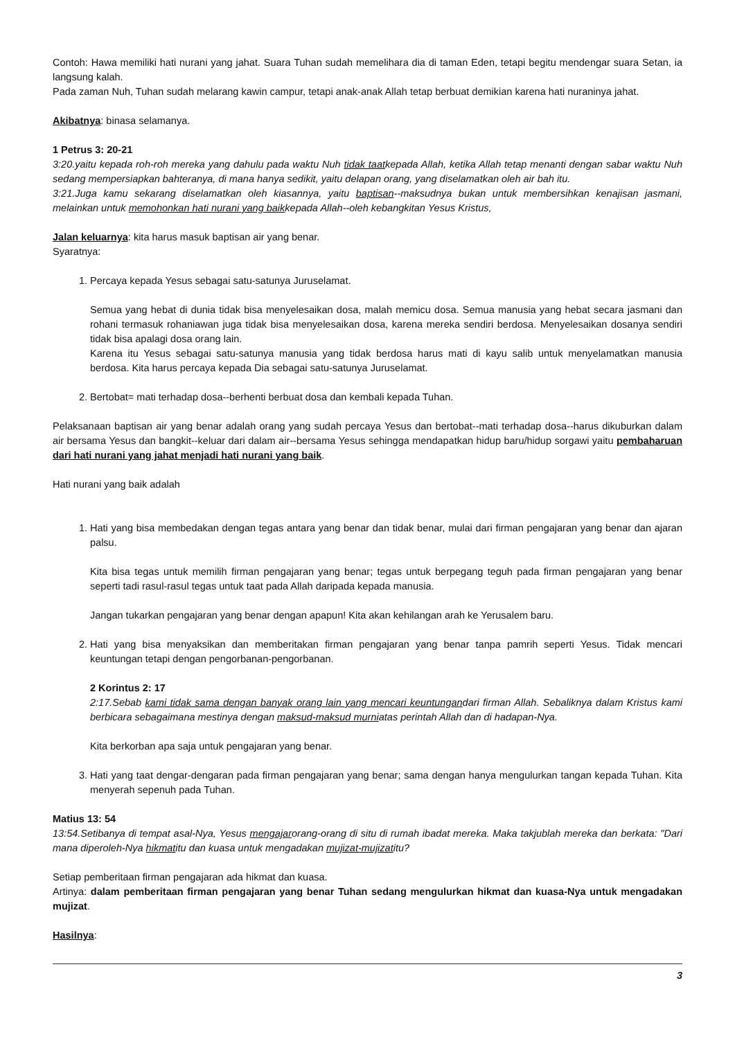Contoh: Hawa memiliki hati nurani yang jahat. Suara Tuhan sudah memelihara dia di taman Eden, tetapi begitu mendengar suara Setan, ia langsung kalah.
Pada zaman Nuh, Tuhan sudah melarang kawin campur, tetapi anak-anak Allah tetap berbuat demikian karena hati nuraninya jahat.
Akibatnya: binasa selamanya.
1 Petrus 3: 20-21
3:20.yaitu kepada roh-roh mereka yang dahulu pada waktu Nuh tidak taatkepada Allah, ketika Allah tetap menanti dengan sabar waktu Nuh sedang mempersiapkan bahteranya, di mana hanya sedikit, yaitu delapan orang, yang diselamatkan oleh air bah itu.
3:21.Juga kamu sekarang diselamatkan oleh kiasannya, yaitu baptisan--maksudnya bukan untuk membersihkan kenajisan jasmani, melainkan untuk memohonkan hati nurani yang baikkepada Allah--oleh kebangkitan Yesus Kristus,
Jalan keluarnya: kita harus masuk baptisan air yang benar.
Syaratnya:
1. Percaya kepada Yesus sebagai satu-satunya Juruselamat.
Semua yang hebat di dunia tidak bisa menyelesaikan dosa, malah memicu dosa. Semua manusia yang hebat secara jasmani dan rohani termasuk rohaniawan juga tidak bisa menyelesaikan dosa, karena mereka sendiri berdosa. Menyelesaikan dosanya sendiri tidak bisa apalagi dosa orang lain.
Karena itu Yesus sebagai satu-satunya manusia yang tidak berdosa harus mati di kayu salib untuk menyelamatkan manusia berdosa. Kita harus percaya kepada Dia sebagai satu-satunya Juruselamat.
2. Bertobat= mati terhadap dosa--berhenti berbuat dosa dan kembali kepada Tuhan.
Pelaksanaan baptisan air yang benar adalah orang yang sudah percaya Yesus dan bertobat--mati terhadap dosa--harus dikuburkan dalam air bersama Yesus dan bangkit--keluar dari dalam air--bersama Yesus sehingga mendapatkan hidup baru/hidup sorgawi yaitu pembaharuan dari hati nurani yang jahat menjadi hati nurani yang baik.
Hati nurani yang baik adalah
1. Hati yang bisa membedakan dengan tegas antara yang benar dan tidak benar, mulai dari firman pengajaran yang benar dan ajaran palsu.
Kita bisa tegas untuk memilih firman pengajaran yang benar; tegas untuk berpegang teguh pada firman pengajaran yang benar seperti tadi rasul-rasul tegas untuk taat pada Allah daripada kepada manusia.
Jangan tukarkan pengajaran yang benar dengan apapun! Kita akan kehilangan arah ke Yerusalem baru.
2. Hati yang bisa menyaksikan dan memberitakan firman pengajaran yang benar tanpa pamrih seperti Yesus. Tidak mencari keuntungan tetapi dengan pengorbanan-pengorbanan.
2 Korintus 2: 17
2:17.Sebab kami tidak sama dengan banyak orang lain yang mencari keuntungandari firman Allah. Sebaliknya dalam Kristus kami berbicara sebagaimana mestinya dengan maksud-maksud murniatas perintah Allah dan di hadapan-Nya.
Kita berkorban apa saja untuk pengajaran yang benar.
3. Hati yang taat dengar-dengaran pada firman pengajaran yang benar; sama dengan hanya mengulurkan tangan kepada Tuhan. Kita menyerah sepenuh pada Tuhan.
Matius 13: 54
13:54.Setibanya di tempat asal-Nya, Yesus mengajarorang-orang di situ di rumah ibadat mereka. Maka takjublah mereka dan berkata: "Dari mana diperoleh-Nya hikmatitu dan kuasa untuk mengadakan mujizat-mujizatitu?
Setiap pemberitaan firman pengajaran ada hikmat dan kuasa.
Artinya: dalam pemberitaan firman pengajaran yang benar Tuhan sedang mengulurkan hikmat dan kuasa-Nya untuk mengadakan mujizat.
Hasilnya:
3